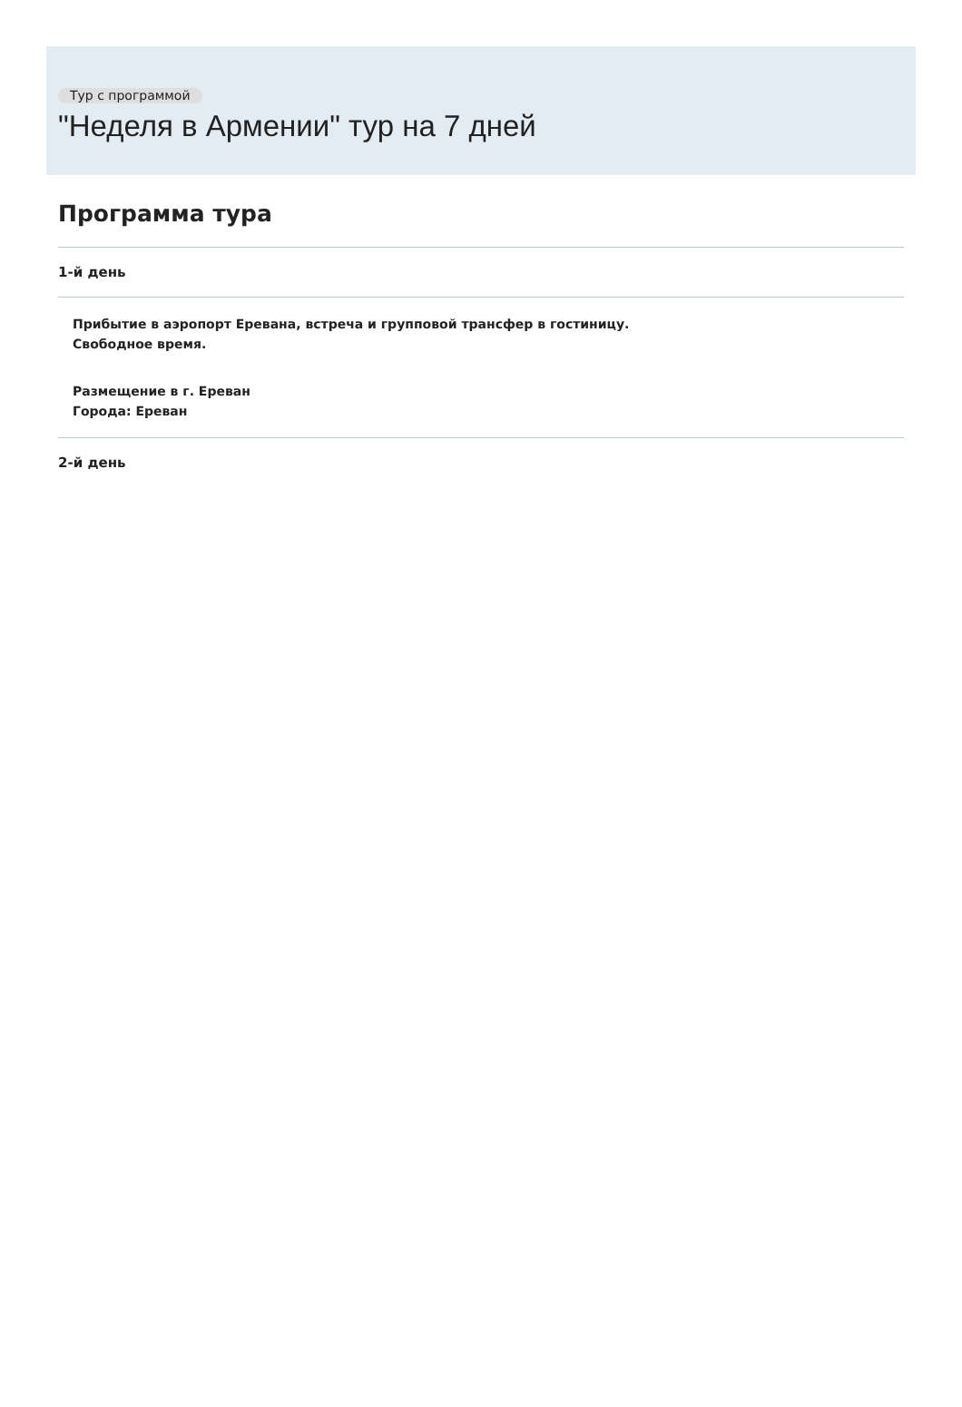Тур с программой
"Неделя в Армении" тур на 7 дней
Программа тура
1-й день
Прибытие в аэропорт Еревана, встреча и групповой трансфер в гостиницу.
Свободное время.
Размещение в г. Ереван
Города: Ереван
2-й день